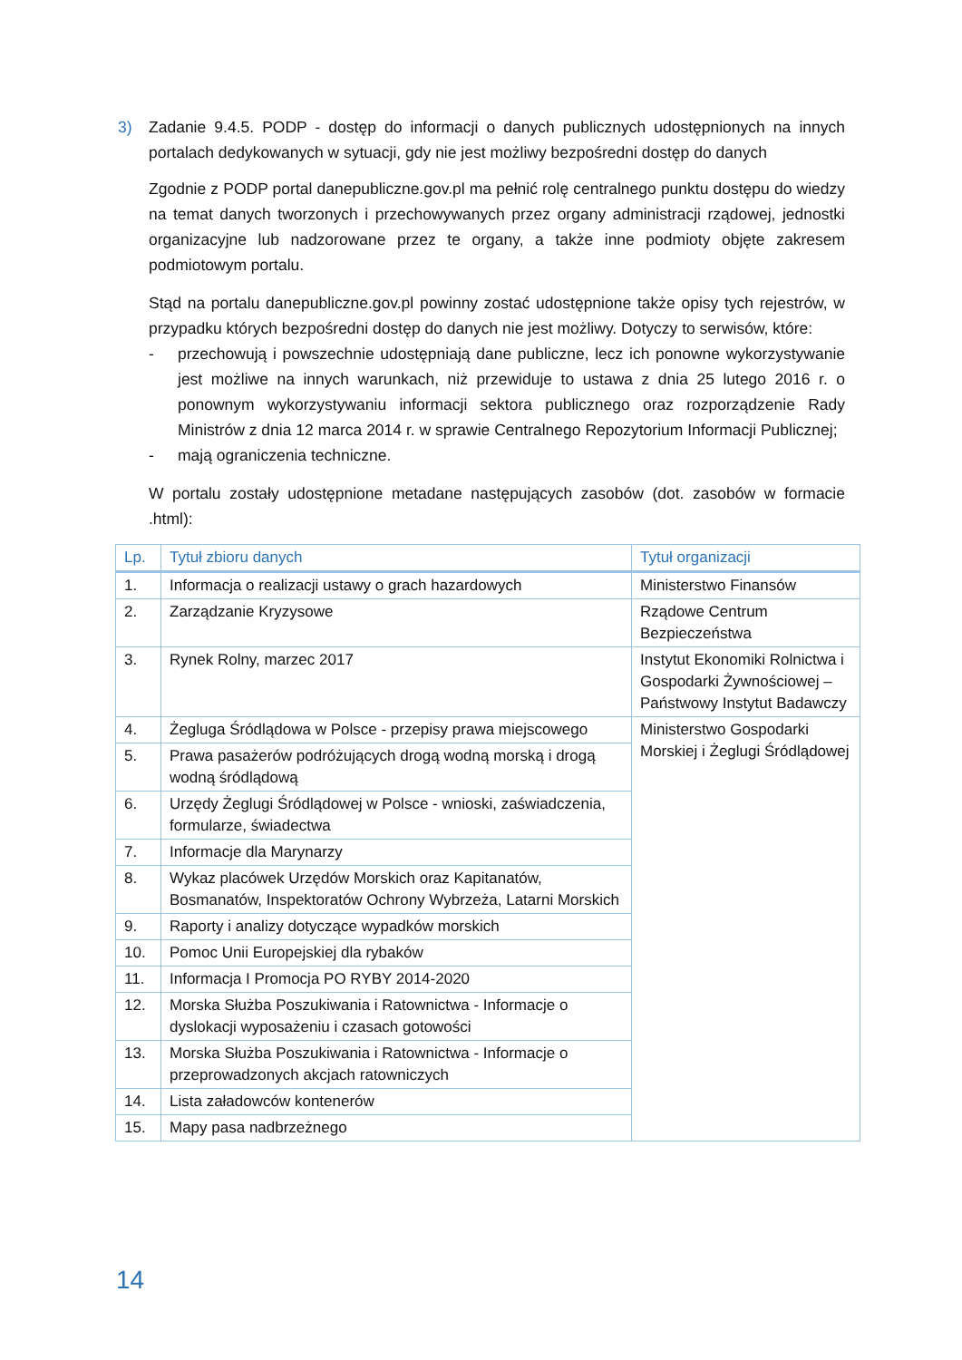3) Zadanie 9.4.5. PODP - dostęp do informacji o danych publicznych udostępnionych na innych portalach dedykowanych w sytuacji, gdy nie jest możliwy bezpośredni dostęp do danych
Zgodnie z PODP portal danepubliczne.gov.pl ma pełnić rolę centralnego punktu dostępu do wiedzy na temat danych tworzonych i przechowywanych przez organy administracji rządowej, jednostki organizacyjne lub nadzorowane przez te organy, a także inne podmioty objęte zakresem podmiotowym portalu.
Stąd na portalu danepubliczne.gov.pl powinny zostać udostępnione także opisy tych rejestrów, w przypadku których bezpośredni dostęp do danych nie jest możliwy. Dotyczy to serwisów, które:
- przechowują i powszechnie udostępniają dane publiczne, lecz ich ponowne wykorzystywanie jest możliwe na innych warunkach, niż przewiduje to ustawa z dnia 25 lutego 2016 r. o ponownym wykorzystywaniu informacji sektora publicznego oraz rozporządzenie Rady Ministrów z dnia 12 marca 2014 r. w sprawie Centralnego Repozytorium Informacji Publicznej;
- mają ograniczenia techniczne.
W portalu zostały udostępnione metadane następujących zasobów (dot. zasobów w formacie .html):
| Lp. | Tytuł zbioru danych | Tytuł organizacji |
| --- | --- | --- |
| 1. | Informacja o realizacji ustawy o grach hazardowych | Ministerstwo Finansów |
| 2. | Zarządzanie Kryzysowe | Rządowe Centrum Bezpieczeństwa |
| 3. | Rynek Rolny, marzec 2017 | Instytut Ekonomiki Rolnictwa i Gospodarki Żywnościowej – Państwowy Instytut Badawczy |
| 4. | Żegluga Śródlądowa w Polsce - przepisy prawa miejscowego | Ministerstwo Gospodarki Morskiej i Żeglugi Śródlądowej |
| 5. | Prawa pasażerów podróżujących drogą wodną morską i drogą wodną śródlądową | |
| 6. | Urzędy Żeglugi Śródlądowej w Polsce - wnioski, zaświadczenia, formularze, świadectwa | |
| 7. | Informacje dla Marynarzy | |
| 8. | Wykaz placówek Urzędów Morskich oraz Kapitanatów, Bosmanatów, Inspektoratów Ochrony Wybrzeża, Latarni Morskich | |
| 9. | Raporty i analizy dotyczące wypadków morskich | |
| 10. | Pomoc Unii Europejskiej dla rybaków | |
| 11. | Informacja I Promocja PO RYBY 2014-2020 | |
| 12. | Morska Służba Poszukiwania i Ratownictwa - Informacje o dyslokacji wyposażeniu i czasach gotowości | |
| 13. | Morska Służba Poszukiwania i Ratownictwa - Informacje o przeprowadzonych akcjach ratowniczych | |
| 14. | Lista załadowców kontenerów | |
| 15. | Mapy pasa nadbrzeżnego | |
14